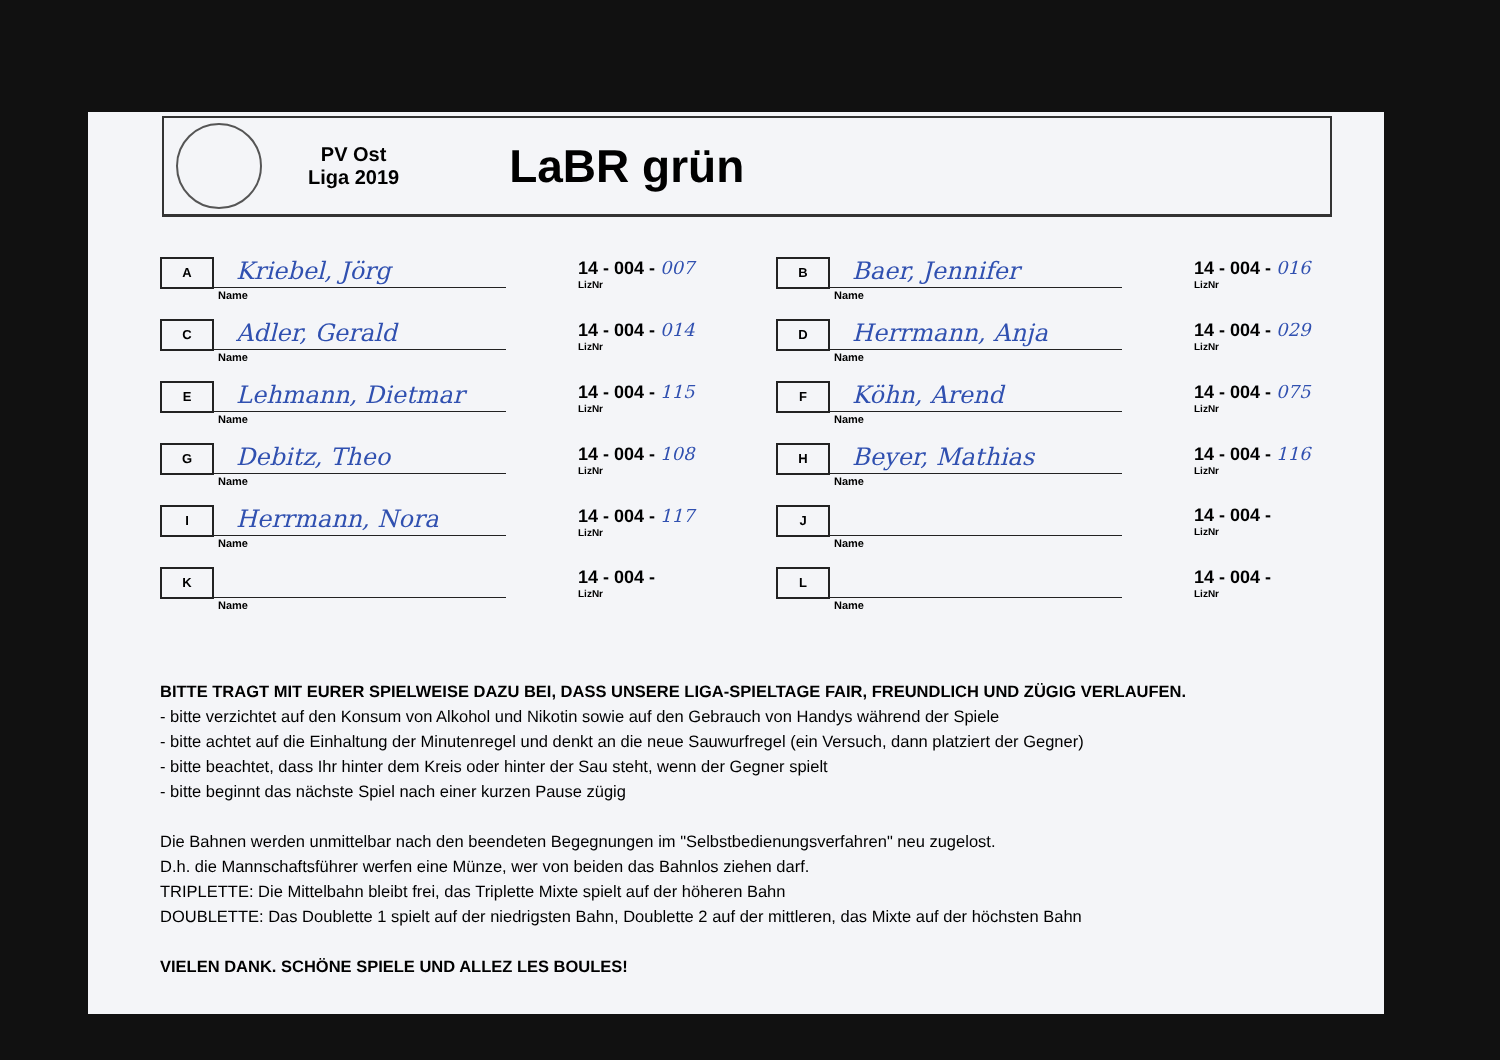PV Ost
Liga 2019
LaBR grün
A
Kriebel, Jörg
Name
14 - 004 - 007
LizNr
B
Baer, Jennifer
Name
14 - 004 - 016
LizNr
C
Adler, Gerald
Name
14 - 004 - 014
LizNr
D
Herrmann, Anja
Name
14 - 004 - 029
LizNr
E
Lehmann, Dietmar
Name
14 - 004 - 115
LizNr
F
Köhn, Arend
Name
14 - 004 - 075
LizNr
G
Debitz, Theo
Name
14 - 004 - 108
LizNr
H
Beyer, Mathias
Name
14 - 004 - 116
LizNr
I
Herrmann, Nora
Name
14 - 004 - 117
LizNr
J
Name
14 - 004 -
LizNr
K
Name
14 - 004 -
LizNr
L
Name
14 - 004 -
LizNr
BITTE TRAGT MIT EURER SPIELWEISE DAZU BEI, DASS UNSERE LIGA-SPIELTAGE FAIR, FREUNDLICH UND ZÜGIG VERLAUFEN.
- bitte verzichtet auf den Konsum von Alkohol und Nikotin sowie auf den Gebrauch von Handys während der Spiele
- bitte achtet auf die Einhaltung der Minutenregel und denkt an die neue Sauwurfregel (ein Versuch, dann platziert der Gegner)
- bitte beachtet, dass Ihr hinter dem Kreis oder hinter der Sau steht, wenn der Gegner spielt
- bitte beginnt das nächste Spiel nach einer kurzen Pause zügig
Die Bahnen werden unmittelbar nach den beendeten Begegnungen im "Selbstbedienungsverfahren" neu zugelost.
D.h. die Mannschaftsführer werfen eine Münze, wer von beiden das Bahnlos ziehen darf.
TRIPLETTE: Die Mittelbahn bleibt frei, das Triplette Mixte spielt auf der höheren Bahn
DOUBLETTE: Das Doublette 1 spielt auf der niedrigsten Bahn, Doublette 2 auf der mittleren, das Mixte auf der höchsten Bahn
VIELEN DANK. SCHÖNE SPIELE UND ALLEZ LES BOULES!